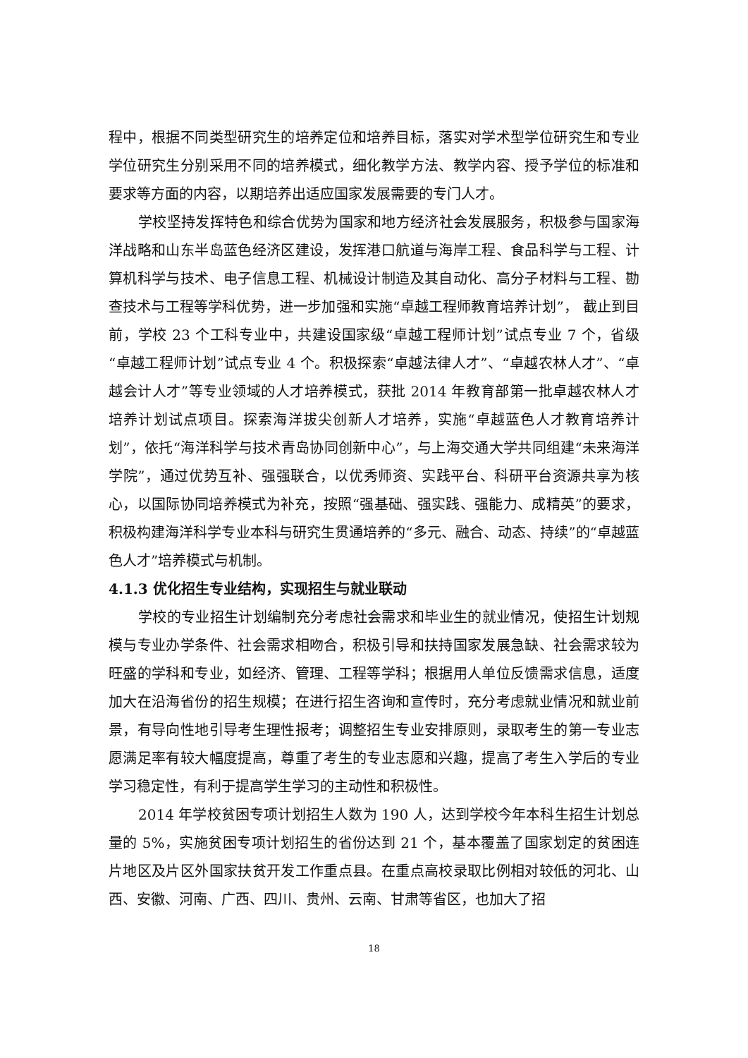程中，根据不同类型研究生的培养定位和培养目标，落实对学术型学位研究生和专业学位研究生分别采用不同的培养模式，细化教学方法、教学内容、授予学位的标准和要求等方面的内容，以期培养出适应国家发展需要的专门人才。
学校坚持发挥特色和综合优势为国家和地方经济社会发展服务，积极参与国家海洋战略和山东半岛蓝色经济区建设，发挥港口航道与海岸工程、食品科学与工程、计算机科学与技术、电子信息工程、机械设计制造及其自动化、高分子材料与工程、勘查技术与工程等学科优势，进一步加强和实施“卓越工程师教育培养计划”， 截止到目前，学校 23 个工科专业中，共建设国家级“卓越工程师计划”试点专业 7 个，省级“卓越工程师计划”试点专业 4 个。积极探索“卓越法律人才”、“卓越农林人才”、“卓越会计人才”等专业领域的人才培养模式，获批 2014 年教育部第一批卓越农林人才培养计划试点项目。探索海洋拔尖创新人才培养，实施“卓越蓝色人才教育培养计划”，依托“海洋科学与技术青岛协同创新中心”，与上海交通大学共同组建“未来海洋学院”，通过优势互补、强强联合，以优秀师资、实践平台、科研平台资源共享为核心，以国际协同培养模式为补充，按照“强基础、强实践、强能力、成精英”的要求，积极构建海洋科学专业本科与研究生贯通培养的“多元、融合、动态、持续”的“卓越蓝色人才”培养模式与机制。
4.1.3 优化招生专业结构，实现招生与就业联动
学校的专业招生计划编制充分考虑社会需求和毕业生的就业情况，使招生计划规模与专业办学条件、社会需求相吻合，积极引导和扶持国家发展急缺、社会需求较为旺盛的学科和专业，如经济、管理、工程等学科；根据用人单位反馈需求信息，适度加大在沿海省份的招生规模；在进行招生咨询和宣传时，充分考虑就业情况和就业前景，有导向性地引导考生理性报考；调整招生专业安排原则，录取考生的第一专业志愿满足率有较大幅度提高，尊重了考生的专业志愿和兴趣，提高了考生入学后的专业学习稳定性，有利于提高学生学习的主动性和积极性。
2014 年学校贫困专项计划招生人数为 190 人，达到学校今年本科生招生计划总量的 5%，实施贫困专项计划招生的省份达到 21 个，基本覆盖了国家划定的贫困连片地区及片区外国家扶贫开发工作重点县。在重点高校录取比例相对较低的河北、山西、安徽、河南、广西、四川、贵州、云南、甘肃等省区，也加大了招
18